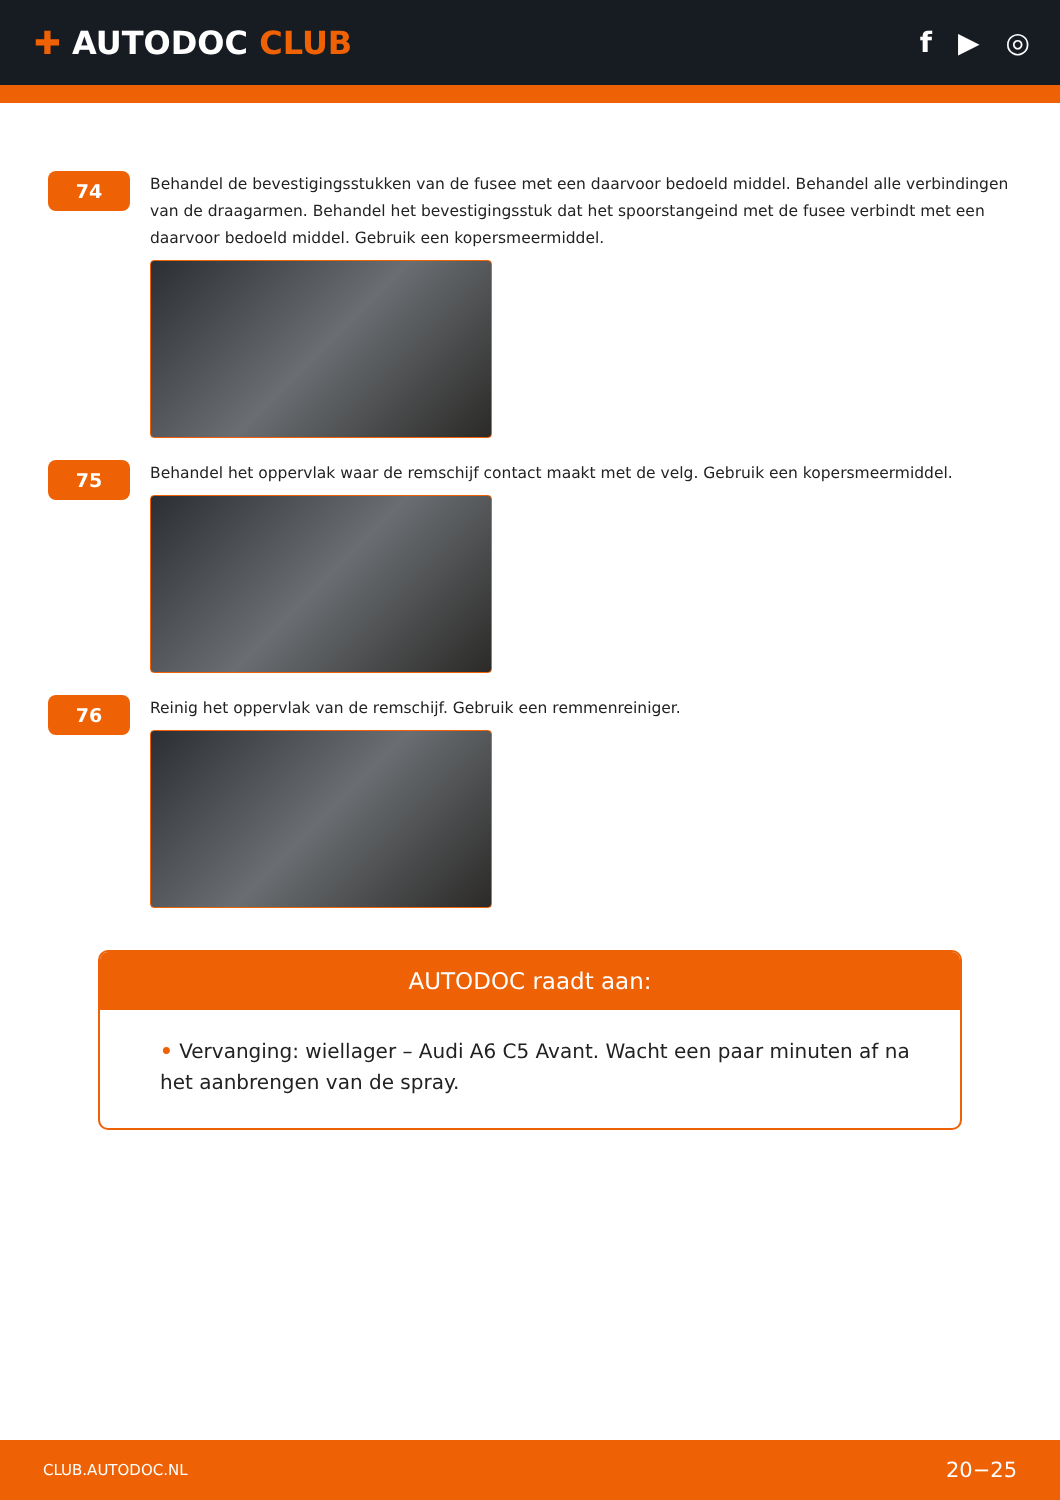✚ AUTODOC CLUB f ▶ ◎
74
Behandel de bevestigingsstukken van de fusee met een daarvoor bedoeld middel. Behandel alle verbindingen van de draagarmen. Behandel het bevestigingsstuk dat het spoorstangeind met de fusee verbindt met een daarvoor bedoeld middel. Gebruik een kopersmeermiddel.
75
Behandel het oppervlak waar de remschijf contact maakt met de velg. Gebruik een kopersmeermiddel.
76
Reinig het oppervlak van de remschijf. Gebruik een remmenreiniger.
AUTODOC raadt aan:
• Vervanging: wiellager – Audi A6 C5 Avant. Wacht een paar minuten af na het aanbrengen van de spray.
CLUB.AUTODOC.NL 20−25